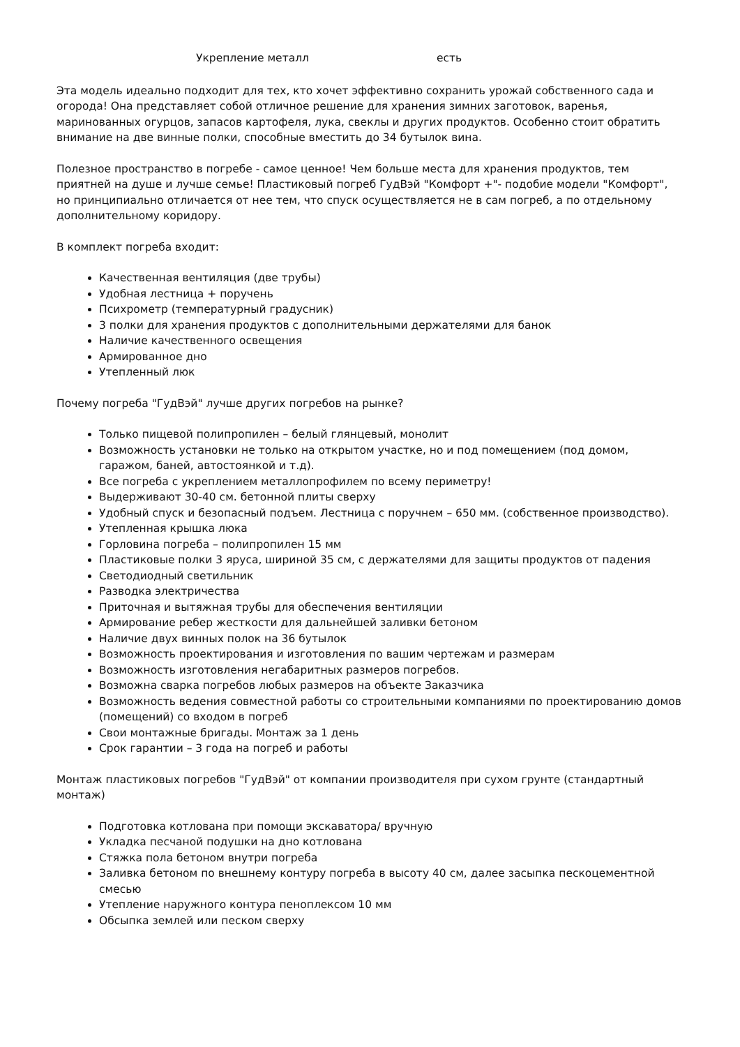| Укрепление металл | есть |
Эта модель идеально подходит для тех, кто хочет эффективно сохранить урожай собственного сада и огорода! Она представляет собой отличное решение для хранения зимних заготовок, варенья, маринованных огурцов, запасов картофеля, лука, свеклы и других продуктов. Особенно стоит обратить внимание на две винные полки, способные вместить до 34 бутылок вина.
Полезное пространство в погребе - самое ценное! Чем больше места для хранения продуктов, тем приятней на душе и лучше семье! Пластиковый погреб ГудВэй "Комфорт +"- подобие модели "Комфорт", но принципиально отличается от нее тем, что спуск осуществляется не в сам погреб, а по отдельному дополнительному коридору.
В комплект погреба входит:
Качественная вентиляция (две трубы)
Удобная лестница + поручень
Психрометр (температурный градусник)
3 полки для хранения продуктов с дополнительными держателями для банок
Наличие качественного освещения
Армированное дно
Утепленный люк
Почему погреба "ГудВэй" лучше других погребов на рынке?
Только пищевой полипропилен – белый глянцевый, монолит
Возможность установки не только на открытом участке, но и под помещением (под домом, гаражом, баней, автостоянкой и т.д).
Все погреба с укреплением металлопрофилем по всему периметру!
Выдерживают 30-40 см. бетонной плиты сверху
Удобный спуск и безопасный подъем. Лестница с поручнем – 650 мм. (собственное производство).
Утепленная крышка люка
Горловина погреба – полипропилен 15 мм
Пластиковые полки 3 яруса, шириной 35 см, с держателями для защиты продуктов от падения
Светодиодный светильник
Разводка электричества
Приточная и вытяжная трубы для обеспечения вентиляции
Армирование ребер жесткости для дальнейшей заливки бетоном
Наличие двух винных полок на 36 бутылок
Возможность проектирования и изготовления по вашим чертежам и размерам
Возможность изготовления негабаритных размеров погребов.
Возможна сварка погребов любых размеров на объекте Заказчика
Возможность ведения совместной работы со строительными компаниями по проектированию домов (помещений) со входом в погреб
Свои монтажные бригады. Монтаж за 1 день
Срок гарантии – 3 года на погреб и работы
Монтаж пластиковых погребов "ГудВэй" от компании производителя при сухом грунте (стандартный монтаж)
Подготовка котлована при помощи экскаватора/ вручную
Укладка песчаной подушки на дно котлована
Стяжка пола бетоном внутри погреба
Заливка бетоном по внешнему контуру погреба в высоту 40 см, далее засыпка пескоцементной смесью
Утепление наружного контура пеноплексом 10 мм
Обсыпка землей или песком сверху